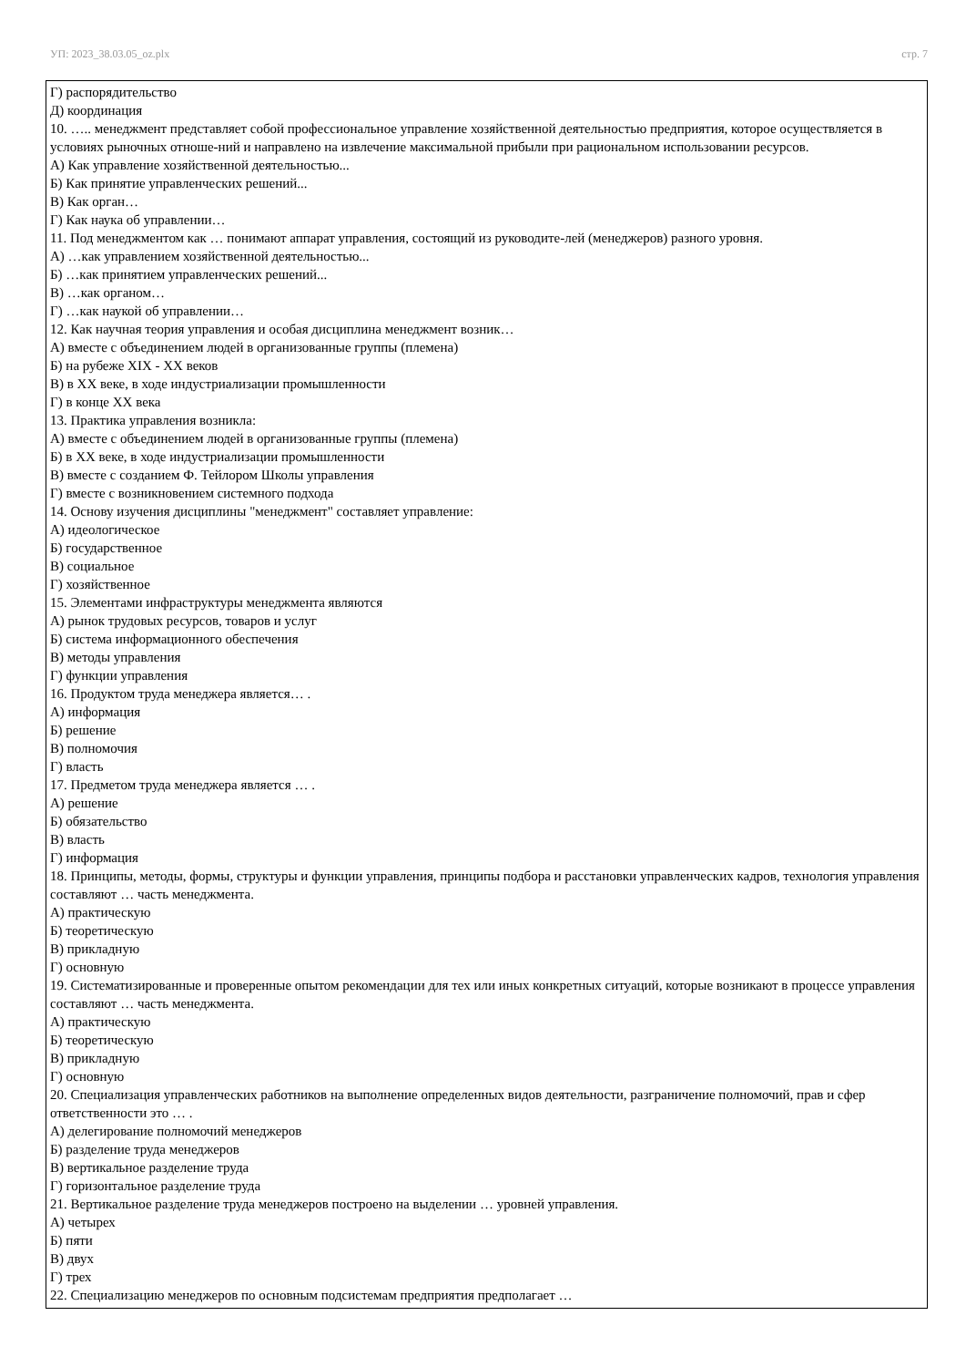УП: 2023_38.03.05_oz.plx стр. 7
Г) распорядительство
Д) координация
10. ….. менеджмент представляет собой профессиональное управление хозяйственной деятельностью предприятия, которое осуществляется в условиях рыночных отноше-ний и направлено на извлечение максимальной прибыли при рациональном использовании ресурсов.
А) Как управление хозяйственной деятельностью...
Б) Как принятие управленческих решений...
В) Как орган…
Г) Как наука об управлении…
11. Под менеджментом как … понимают аппарат управления, состоящий из руководите-лей (менеджеров) разного уровня.
А) …как управлением хозяйственной деятельностью...
Б) …как принятием управленческих решений...
В) …как органом…
Г) …как наукой об управлении…
12. Как научная теория управления и особая дисциплина менеджмент возник…
А) вместе с объединением людей в организованные группы (племена)
Б) на рубеже XIX - XX веков
В) в XX веке, в ходе индустриализации промышленности
Г) в конце XX века
13. Практика управления возникла:
А) вместе с объединением людей в организованные группы (племена)
Б) в XX веке, в ходе индустриализации промышленности
В) вместе с созданием Ф. Тейлором Школы управления
Г) вместе с возникновением системного подхода
14. Основу изучения дисциплины "менеджмент" составляет управление:
А) идеологическое
Б) государственное
В) социальное
Г) хозяйственное
15. Элементами инфраструктуры менеджмента являются
А) рынок трудовых ресурсов, товаров и услуг
Б) система информационного обеспечения
В) методы управления
Г) функции управления
16. Продуктом труда менеджера является… .
А) информация
Б) решение
В) полномочия
Г) власть
17. Предметом труда менеджера является … .
А) решение
Б) обязательство
В) власть
Г) информация
18. Принципы, методы, формы, структуры и функции управления, принципы подбора и расстановки управленческих кадров, технология управления составляют … часть менеджмента.
А) практическую
Б) теоретическую
В) прикладную
Г) основную
19. Систематизированные и проверенные опытом рекомендации для тех или иных конкретных ситуаций, которые возникают в процессе управления составляют … часть менеджмента.
А) практическую
Б) теоретическую
В) прикладную
Г) основную
20. Специализация управленческих работников на выполнение определенных видов деятельности, разграничение полномочий, прав и сфер ответственности это … .
А) делегирование полномочий менеджеров
Б) разделение труда менеджеров
В) вертикальное разделение труда
Г) горизонтальное разделение труда
21. Вертикальное разделение труда менеджеров построено на выделении … уровней управления.
А) четырех
Б) пяти
В) двух
Г) трех
22. Специализацию менеджеров по основным подсистемам предприятия предполагает …